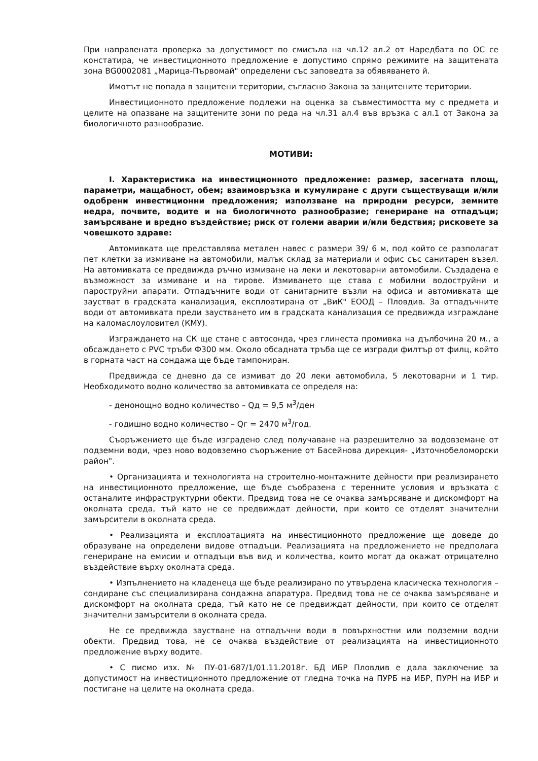При направената проверка за допустимост по смисъла на чл.12 ал.2 от Наредбата по ОС се констатира, че инвестиционното предложение е допустимо спрямо режимите на защитената зона BG0002081 „Марица-Първомай" определени със заповедта за обявяването й.
Имотът не попада в защитени територии, съгласно Закона за защитените територии.
Инвестиционното предложение подлежи на оценка за съвместимостта му с предмета и целите на опазване на защитените зони по реда на чл.31 ал.4 във връзка с ал.1 от Закона за биологичното разнообразие.
МОТИВИ:
I. Характеристика на инвестиционното предложение: размер, засегната площ, параметри, мащабност, обем; взаимовръзка и кумулиране с други съществуващи и/или одобрени инвестиционни предложения; използване на природни ресурси, земните недра, почвите, водите и на биологичното разнообразие; генериране на отпадъци; замърсяване и вредно въздействие; риск от големи аварии и/или бедствия; рисковете за човешкото здраве:
Автомивката ще представлява метален навес с размери 39/ 6 м, под който се разполагат пет клетки за измиване на автомобили, малък склад за материали и офис със санитарен възел. На автомивката се предвижда ръчно измиване на леки и лекотоварни автомобили. Създадена е възможност за измиване и на тирове. Измиването ще става с мобилни водоструйни и пароструйни апарати. Отпадъчните води от санитарните възли на офиса и автомивката ще заустват в градската канализация, експлоатирана от „ВиК" ЕООД – Пловдив. За отпадъчните води от автомивката преди заустването им в градската канализация се предвижда изграждане на каломаслоуловител (КМУ).
Изграждането на СК ще стане с автосонда, чрез глинеста промивка на дълбочина 20 м., а обсаждането с PVC тръби Ф300 мм. Около обсадната тръба ще се изгради филтър от филц, който в горната част на сондажа ще бъде тампониран.
Предвижда се дневно да се измиват до 20 леки автомобила, 5 лекотоварни и 1 тир. Необходимото водно количество за автомивката се определя на:
- денонощно водно количество – Qд = 9,5 м<sup>3</sup>/ден
- годишно водно количество – Qг = 2470 м<sup>3</sup>/год.
Съоръжението ще бъде изградено след получаване на разрешително за водовземане от подземни води, чрез ново водовземно съоръжение от Басейнова дирекция- „Източнобеломорски район".
• Организацията и технологията на строително-монтажните дейности при реализирането на инвестиционното предложение, ще бъде съобразена с теренните условия и връзката с останалите инфраструктурни обекти. Предвид това не се очаква замърсяване и дискомфорт на околната среда, тъй като не се предвиждат дейности, при които се отделят значителни замърсители в околната среда.
• Реализацията и експлоатацията на инвестиционното предложение ще доведе до образуване на определени видове отпадъци. Реализацията на предложението не предполага генериране на емисии и отпадъци във вид и количества, които могат да окажат отрицателно въздействие върху околната среда.
• Изпълнението на кладенеца ще бъде реализирано по утвърдена класическа технология – сондиране със специализирана сондажна апаратура. Предвид това не се очаква замърсяване и дискомфорт на околната среда, тъй като не се предвиждат дейности, при които се отделят значителни замърсители в околната среда.
Не се предвижда заустване на отпадъчни води в повърхностни или подземни водни обекти. Предвид това, не се очаква въздействие от реализацията на инвестиционното предложение върху водите.
• С писмо изх. № ПУ-01-687/1/01.11.2018г. БД ИБР Пловдив е дала заключение за допустимост на инвестиционното предложение от гледна точка на ПУРБ на ИБР, ПУРН на ИБР и постигане на целите на околната среда.